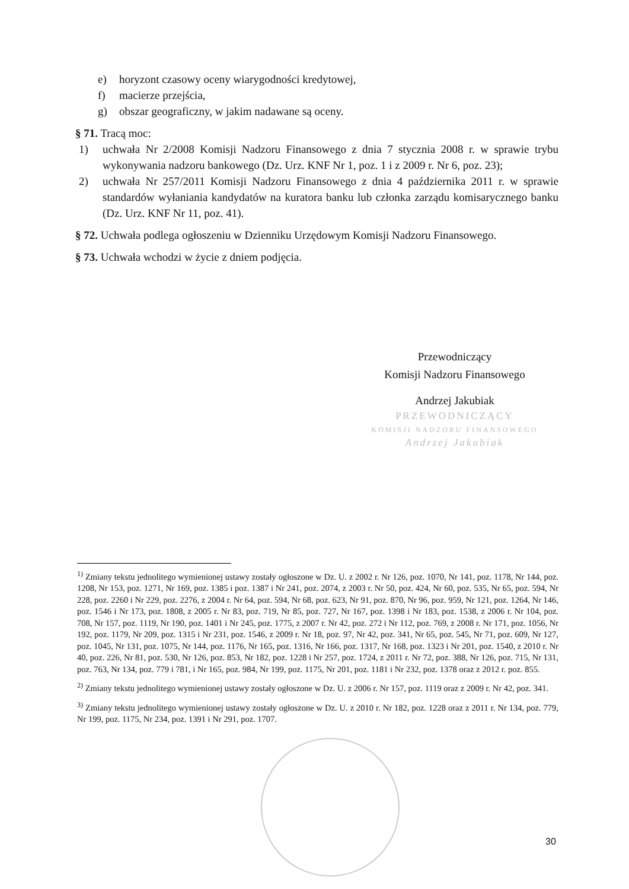e) horyzont czasowy oceny wiarygodności kredytowej,
f) macierze przejścia,
g) obszar geograficzny, w jakim nadawane są oceny.
§ 71. Tracą moc:
1) uchwała Nr 2/2008 Komisji Nadzoru Finansowego z dnia 7 stycznia 2008 r. w sprawie trybu wykonywania nadzoru bankowego (Dz. Urz. KNF Nr 1, poz. 1 i z 2009 r. Nr 6, poz. 23);
2) uchwała Nr 257/2011 Komisji Nadzoru Finansowego z dnia 4 października 2011 r. w sprawie standardów wyłaniania kandydatów na kuratora banku lub członka zarządu komisarycznego banku (Dz. Urz. KNF Nr 11, poz. 41).
§ 72. Uchwała podlega ogłoszeniu w Dzienniku Urzędowym Komisji Nadzoru Finansowego.
§ 73. Uchwała wchodzi w życie z dniem podjęcia.
Przewodniczący
Komisji Nadzoru Finansowego
Andrzej Jakubiak
PRZEWODNICZĄCY
KOMISJI NADZORU FINANSOWEGO
Andrzej Jakubiak
<sup>1)</sup> Zmiany tekstu jednolitego wymienionej ustawy zostały ogłoszone w Dz. U. z 2002 r. Nr 126, poz. 1070, Nr 141, poz. 1178, Nr 144, poz. 1208, Nr 153, poz. 1271, Nr 169, poz. 1385 i poz. 1387 i Nr 241, poz. 2074, z 2003 r. Nr 50, poz. 424, Nr 60, poz. 535, Nr 65, poz. 594, Nr 228, poz. 2260 i Nr 229, poz. 2276, z 2004 r. Nr 64, poz. 594, Nr 68, poz. 623, Nr 91, poz. 870, Nr 96, poz. 959, Nr 121, poz. 1264, Nr 146, poz. 1546 i Nr 173, poz. 1808, z 2005 r. Nr 83, poz. 719, Nr 85, poz. 727, Nr 167, poz. 1398 i Nr 183, poz. 1538, z 2006 r. Nr 104, poz. 708, Nr 157, poz. 1119, Nr 190, poz. 1401 i Nr 245, poz. 1775, z 2007 r. Nr 42, poz. 272 i Nr 112, poz. 769, z 2008 r. Nr 171, poz. 1056, Nr 192, poz. 1179, Nr 209, poz. 1315 i Nr 231, poz. 1546, z 2009 r. Nr 18, poz. 97, Nr 42, poz. 341, Nr 65, poz. 545, Nr 71, poz. 609, Nr 127, poz. 1045, Nr 131, poz. 1075, Nr 144, poz. 1176, Nr 165, poz. 1316, Nr 166, poz. 1317, Nr 168, poz. 1323 i Nr 201, poz. 1540, z 2010 r. Nr 40, poz. 226, Nr 81, poz. 530, Nr 126, poz. 853, Nr 182, poz. 1228 i Nr 257, poz. 1724, z 2011 r. Nr 72, poz. 388, Nr 126, poz. 715, Nr 131, poz. 763, Nr 134, poz. 779 i 781, i Nr 165, poz. 984, Nr 199, poz. 1175, Nr 201, poz. 1181 i Nr 232, poz. 1378 oraz z 2012 r. poz. 855.
<sup>2)</sup> Zmiany tekstu jednolitego wymienionej ustawy zostały ogłoszone w Dz. U. z 2006 r. Nr 157, poz. 1119 oraz z 2009 r. Nr 42, poz. 341.
<sup>3)</sup> Zmiany tekstu jednolitego wymienionej ustawy zostały ogłoszone w Dz. U. z 2010 r. Nr 182, poz. 1228 oraz z 2011 r. Nr 134, poz. 779, Nr 199, poz. 1175, Nr 234, poz. 1391 i Nr 291, poz. 1707.
30